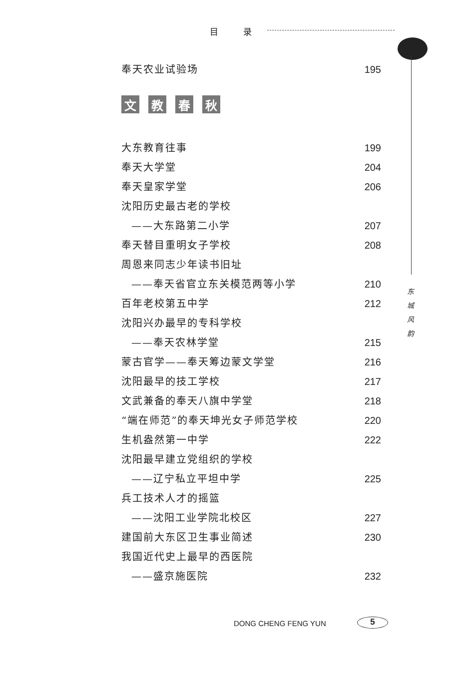目录
奉天农业试验场 195
文教春秋
大东教育往事 199
奉天大学堂 204
奉天皇家学堂 206
沈阳历史最古老的学校
——大东路第二小学 207
奉天替目重明女子学校 208
周恩来同志少年读书旧址
——奉天省官立东关模范两等小学 210
百年老校第五中学 212
沈阳兴办最早的专科学校
——奉天农林学堂 215
蒙古官学——奉天筹边蒙文学堂 216
沈阳最早的技工学校 217
文武兼备的奉天八旗中学堂 218
“端在师范”的奉天坤光女子师范学校 220
生机盎然第一中学 222
沈阳最早建立党组织的学校
——辽宁私立平坦中学 225
兵工技术人才的摇篮
——沈阳工业学院北校区 227
建国前大东区卫生事业简述 230
我国近代史上最早的西医院
——盛京施医院 232
东 城 风 韵
DONG CHENG FENG YUN 5